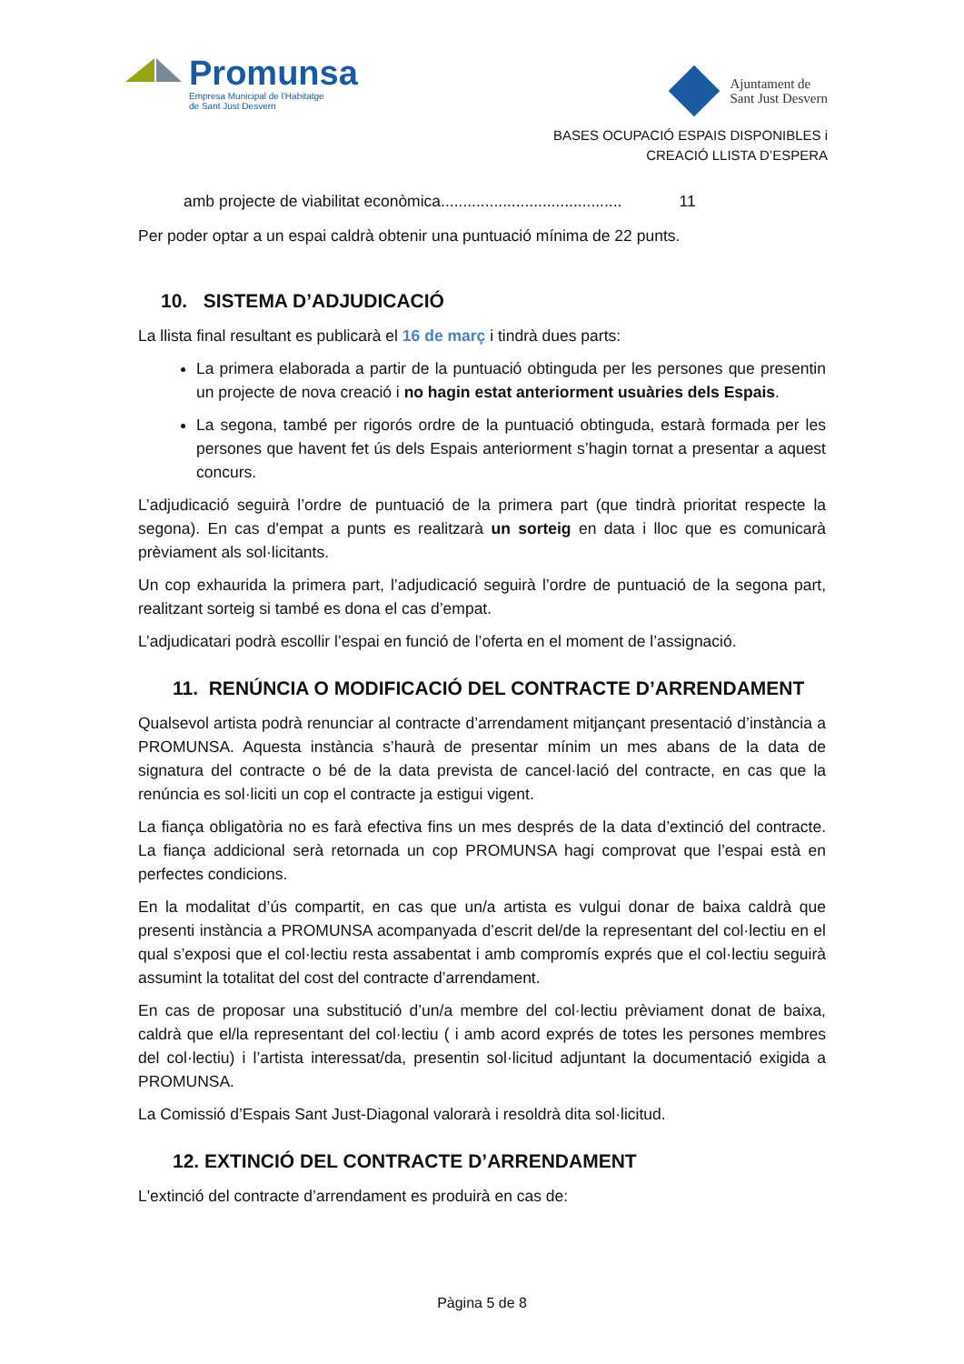Promunsa
Empresa Municipal de l'Habitatge
de Sant Just Desvern
Ajuntament de
Sant Just Desvern
BASES OCUPACIÓ ESPAIS DISPONIBLES i
CREACIÓ LLISTA D’ESPERA
amb projecte de viabilitat econòmica......................................... 11
Per poder optar a un espai caldrà obtenir una puntuació mínima de 22 punts.
10. SISTEMA D’ADJUDICACIÓ
La llista final resultant es publicarà el 16 de març i tindrà dues parts:
La primera elaborada a partir de la puntuació obtinguda per les persones que presentin un projecte de nova creació i no hagin estat anteriorment usuàries dels Espais.
La segona, també per rigorós ordre de la puntuació obtinguda, estarà formada per les persones que havent fet ús dels Espais anteriorment s’hagin tornat a presentar a aquest concurs.
L’adjudicació seguirà l’ordre de puntuació de la primera part (que tindrà prioritat respecte la segona). En cas d'empat a punts es realitzarà un sorteig en data i lloc que es comunicarà prèviament als sol·licitants.
Un cop exhaurida la primera part, l’adjudicació seguirà l’ordre de puntuació de la segona part, realitzant sorteig si també es dona el cas d’empat.
L’adjudicatari podrà escollir l’espai en funció de l’oferta en el moment de l’assignació.
11. RENÚNCIA O MODIFICACIÓ DEL CONTRACTE D’ARRENDAMENT
Qualsevol artista podrà renunciar al contracte d’arrendament mitjançant presentació d’instància a PROMUNSA. Aquesta instància s’haurà de presentar mínim un mes abans de la data de signatura del contracte o bé de la data prevista de cancel·lació del contracte, en cas que la renúncia es sol·liciti un cop el contracte ja estigui vigent.
La fiança obligatòria no es farà efectiva fins un mes després de la data d’extinció del contracte. La fiança addicional serà retornada un cop PROMUNSA hagi comprovat que l’espai està en perfectes condicions.
En la modalitat d’ús compartit, en cas que un/a artista es vulgui donar de baixa caldrà que presenti instància a PROMUNSA acompanyada d’escrit del/de la representant del col·lectiu en el qual s’exposi que el col·lectiu resta assabentat i amb compromís exprés que el col·lectiu seguirà assumint la totalitat del cost del contracte d’arrendament.
En cas de proposar una substitució d’un/a membre del col·lectiu prèviament donat de baixa, caldrà que el/la representant del col·lectiu ( i amb acord exprés de totes les persones membres del col·lectiu) i l’artista interessat/da, presentin sol·licitud adjuntant la documentació exigida a PROMUNSA.
La Comissió d’Espais Sant Just-Diagonal valorarà i resoldrà dita sol·licitud.
12. EXTINCIÓ DEL CONTRACTE D’ARRENDAMENT
L'extinció del contracte d’arrendament es produirà en cas de:
Pàgina 5 de 8